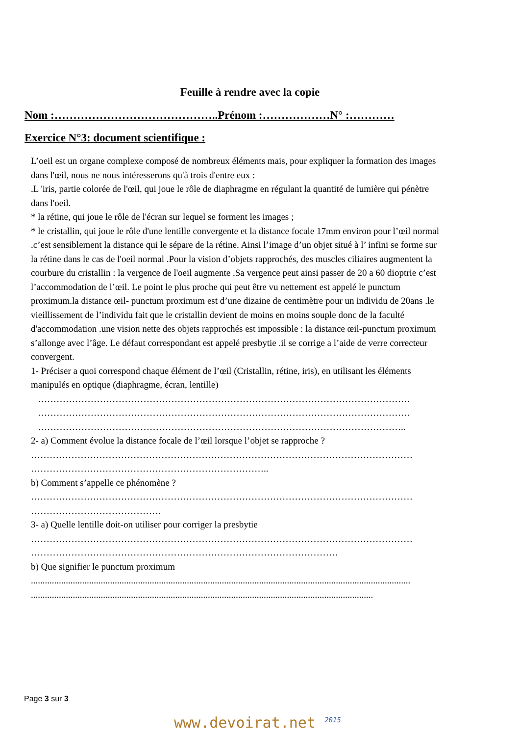Feuille à rendre avec la copie
Nom :……………………………………..Prénom :………………N° :…………
Exercice N°3: document scientifique :
L’oeil est un organe complexe composé de nombreux éléments mais, pour expliquer la formation des images
dans l'œil, nous ne nous intéresserons qu'à trois d'entre eux :
.L 'iris, partie colorée de l'œil, qui joue le rôle de diaphragme en régulant la quantité de lumière qui pénètre
dans l'oeil.
* la rétine, qui joue le rôle de l'écran sur lequel se forment les images ;
* le cristallin, qui joue le rôle d'une lentille convergente et la distance focale 17mm environ pour l’œil normal
.c’est sensiblement la distance qui le sépare de la rétine. Ainsi l’image d’un objet situé à l’ infini se forme sur
la rétine dans le cas de l'oeil normal .Pour la vision d’objets rapprochés, des muscles ciliaires augmentent la
courbure du cristallin : la vergence de l'oeil augmente .Sa vergence peut ainsi passer de 20 a 60 dioptrie c’est
l’accommodation de l’œil. Le point le plus proche qui peut être vu nettement est appelé le punctum
proximum.la distance œil- punctum proximum est d’une dizaine de centimètre pour un individu de 20ans .le
vieillissement de l’individu fait que le cristallin devient de moins en moins souple donc de la faculté
d'accommodation .une vision nette des objets rapprochés est impossible : la distance œil-punctum proximum
s’allonge avec l’âge. Le défaut correspondant est appelé presbytie .il se corrige a l’aide de verre correcteur
convergent.
1- Préciser a quoi correspond chaque élément de l’œil (Cristallin, rétine, iris), en utilisant les éléments
manipulés en optique (diaphragme, écran, lentille)
…………………………………………………………………………………………………………
…………………………………………………………………………………………………………
………………………………………………………………………………………………………..
2- a) Comment évolue la distance focale de l’œil lorsque l’objet se rapproche ?
……………………………………………………………………………………………………………
…………………………………………………………………..
b) Comment s’appelle ce phénomène ?
……………………………………………………………………………………………………………
……………………………………
3- a) Quelle lentille doit-on utiliser pour corriger la presbytie
……………………………………………………………………………………………………………
………………………………………………………………………………………
b) Que signifier le punctum proximum
...................................................................................................................................................................
...................................................................................................................................................
Page 3 sur 3
www.devoirat.net <sup>2015</sup>